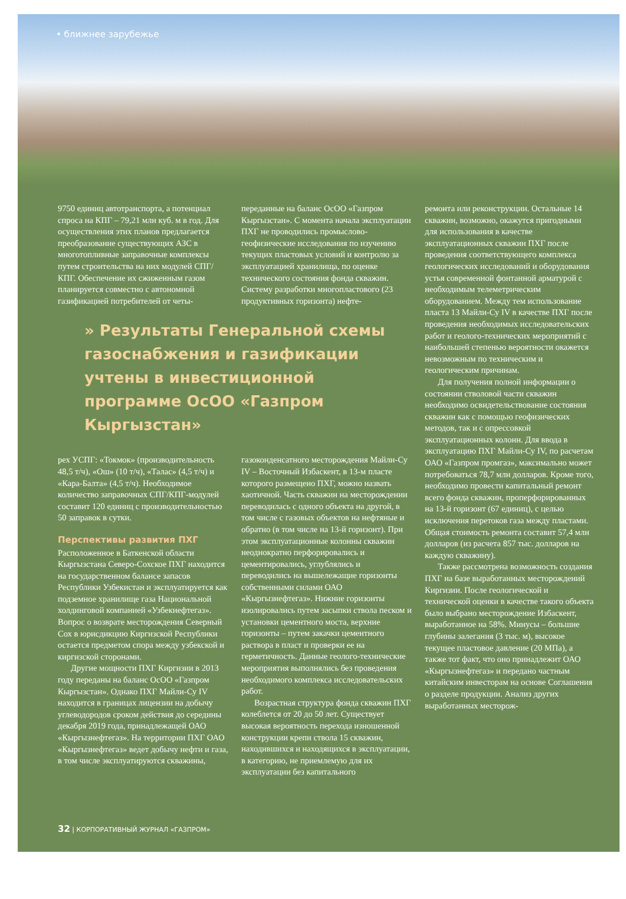• ближнее зарубежье
9750 единиц автотранспорта, а потенциал спроса на КПГ – 79,21 млн куб. м в год. Для осуществления этих планов предлагается преобразование существующих АЗС в многотопливные заправочные комплексы путем строительства на них модулей СПГ/КПГ. Обеспечение их сжиженным газом планируется совместно с автономной газификацией потребителей от четы-
переданные на баланс ОсОО «Газпром Кыргызстан». С момента начала эксплуатации ПХГ не проводились промыслово-геофизические исследования по изучению текущих пластовых условий и контролю за эксплуатацией хранилища, по оценке технического состояния фонда скважин. Систему разработки многопластового (23 продуктивных горизонта) нефте-
» Результаты Генеральной схемы газоснабжения и газификации учтены в инвестиционной программе ОсОО «Газпром Кыргызстан»
рех УСПГ: «Токмок» (производительность 48,5 т/ч), «Ош» (10 т/ч), «Талас» (4,5 т/ч) и «Кара-Балта» (4,5 т/ч). Необходимое количество заправочных СПГ/КПГ-модулей составит 120 единиц с производительностью 50 заправок в сутки.
Перспективы развития ПХГ
Расположенное в Баткенской области Кыргызстана Северо-Сохское ПХГ находится на государственном балансе запасов Республики Узбекистан и эксплуатируется как подземное хранилище газа Национальной холдинговой компанией «Узбекнефтегаз». Вопрос о возврате месторождения Северный Сох в юрисдикцию Киргизской Республики остается предметом спора между узбекской и киргизской сторонами.
Другие мощности ПХГ Киргизии в 2013 году переданы на баланс ОсОО «Газпром Кыргызстан». Однако ПХГ Майли-Су IV находится в границах лицензии на добычу углеводородов сроком действия до середины декабря 2019 года, принадлежащей ОАО «Кыргызнефтегаз». На территории ПХГ ОАО «Кыргызнефтегаз» ведет добычу нефти и газа, в том числе эксплуатируются скважины,
газоконденсатного месторождения Майли-Су IV – Восточный Избаскент, в 13-м пласте которого размещено ПХГ, можно назвать хаотичной. Часть скважин на месторождении переводилась с одного объекта на другой, в том числе с газовых объектов на нефтяные и обратно (в том числе на 13-й горизонт). При этом эксплуатационные колонны скважин неоднократно перфорировались и цементировались, углублялись и переводились на вышележащие горизонты собственными силами ОАО «Кыргызнефтегаз». Нижние горизонты изолировались путем засыпки ствола песком и установки цементного моста, верхние горизонты – путем закачки цементного раствора в пласт и проверки ее на герметичность. Данные геолого-технические мероприятия выполнялись без проведения необходимого комплекса исследовательских работ.
Возрастная структура фонда скважин ПХГ колеблется от 20 до 50 лет. Существует высокая вероятность перехода изношенной конструкции крепи ствола 15 скважин, находившихся и находящихся в эксплуатации, в категорию, не приемлемую для их эксплуатации без капитального
ремонта или реконструкции. Остальные 14 скважин, возможно, окажутся пригодными для использования в качестве эксплуатационных скважин ПХГ после проведения соответствующего комплекса геологических исследований и оборудования устья современной фонтанной арматурой с необходимым телеметрическим оборудованием. Между тем использование пласта 13 Майли-Су IV в качестве ПХГ после проведения необходимых исследовательских работ и геолого-технических мероприятий с наибольшей степенью вероятности окажется невозможным по техническим и геологическим причинам.
Для получения полной информации о состоянии стволовой части скважин необходимо освидетельствование состояния скважин как с помощью геофизических методов, так и с опрессовкой эксплуатационных колонн. Для ввода в эксплуатацию ПХГ Майли-Су IV, по расчетам ОАО «Газпром промгаз», максимально может потребоваться 78,7 млн долларов. Кроме того, необходимо провести капитальный ремонт всего фонда скважин, проперфорированных на 13-й горизонт (67 единиц), с целью исключения перетоков газа между пластами. Общая стоимость ремонта составит 57,4 млн долларов (из расчета 857 тыс. долларов на каждую скважину).
Также рассмотрена возможность создания ПХГ на базе выработанных месторождений Киргизии. После геологической и технической оценки в качестве такого объекта было выбрано месторождение Избаскент, выработанное на 58%. Минусы – большие глубины залегания (3 тыс. м), высокое текущее пластовое давление (20 МПа), а также тот факт, что оно принадлежит ОАО «Кыргызнефтегаз» и передано частным китайским инвесторам на основе Соглашения о разделе продукции. Анализ других выработанных месторож-
32 | КОРПОРАТИВНЫЙ ЖУРНАЛ «ГАЗПРОМ»